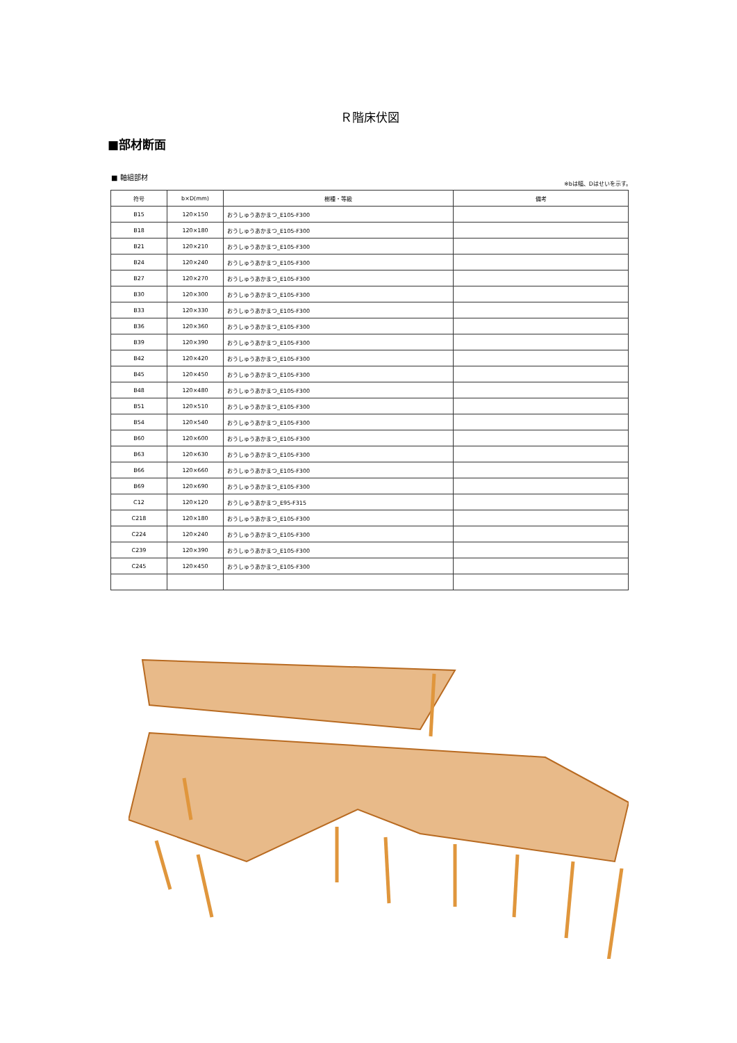Ｒ階床伏図
■部材断面
■ 軸組部材
※bは幅、Dはせいを示す。
| 符号 | b×D(mm) | 樹種・等級 | 備考 |
| --- | --- | --- | --- |
| B15 | 120×150 | おうしゅうあかまつ_E105-F300 | |
| B18 | 120×180 | おうしゅうあかまつ_E105-F300 | |
| B21 | 120×210 | おうしゅうあかまつ_E105-F300 | |
| B24 | 120×240 | おうしゅうあかまつ_E105-F300 | |
| B27 | 120×270 | おうしゅうあかまつ_E105-F300 | |
| B30 | 120×300 | おうしゅうあかまつ_E105-F300 | |
| B33 | 120×330 | おうしゅうあかまつ_E105-F300 | |
| B36 | 120×360 | おうしゅうあかまつ_E105-F300 | |
| B39 | 120×390 | おうしゅうあかまつ_E105-F300 | |
| B42 | 120×420 | おうしゅうあかまつ_E105-F300 | |
| B45 | 120×450 | おうしゅうあかまつ_E105-F300 | |
| B48 | 120×480 | おうしゅうあかまつ_E105-F300 | |
| B51 | 120×510 | おうしゅうあかまつ_E105-F300 | |
| B54 | 120×540 | おうしゅうあかまつ_E105-F300 | |
| B60 | 120×600 | おうしゅうあかまつ_E105-F300 | |
| B63 | 120×630 | おうしゅうあかまつ_E105-F300 | |
| B66 | 120×660 | おうしゅうあかまつ_E105-F300 | |
| B69 | 120×690 | おうしゅうあかまつ_E105-F300 | |
| C12 | 120×120 | おうしゅうあかまつ_E95-F315 | |
| C218 | 120×180 | おうしゅうあかまつ_E105-F300 | |
| C224 | 120×240 | おうしゅうあかまつ_E105-F300 | |
| C239 | 120×390 | おうしゅうあかまつ_E105-F300 | |
| C245 | 120×450 | おうしゅうあかまつ_E105-F300 | |